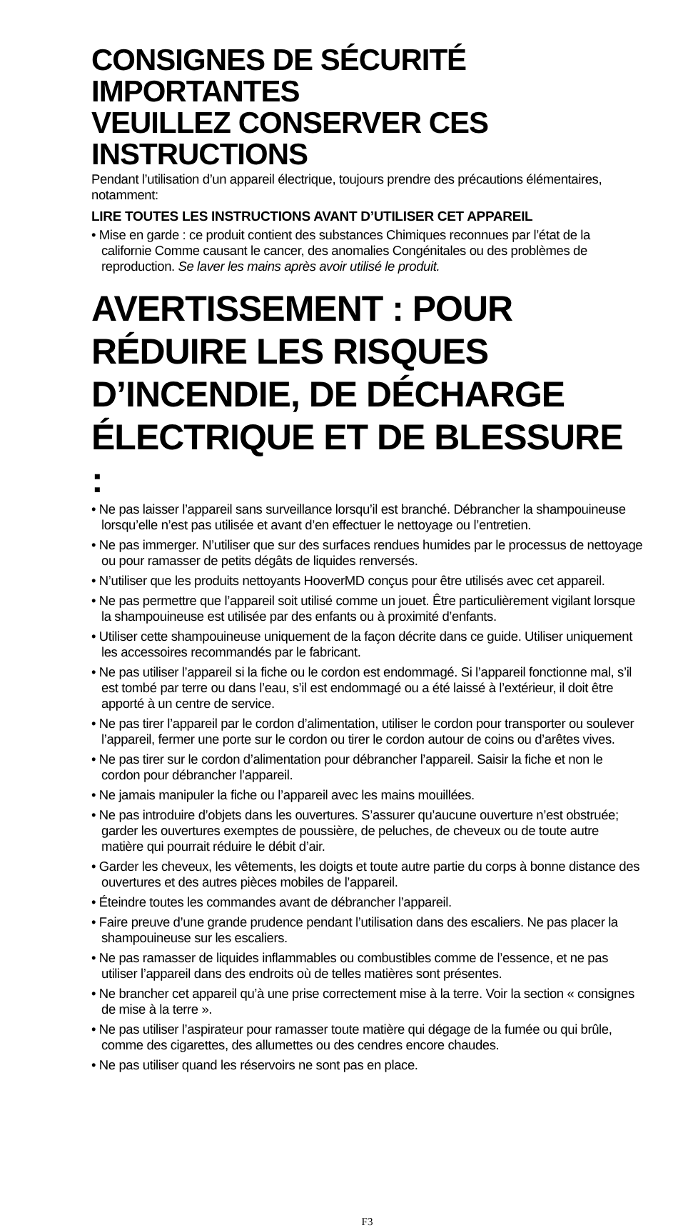CONSIGNES DE SÉCURITÉ IMPORTANTES
VEUILLEZ CONSERVER CES INSTRUCTIONS
Pendant l’utilisation d’un appareil électrique, toujours prendre des précautions élémentaires, notamment:
LIRE TOUTES LES INSTRUCTIONS AVANT D’UTILISER CET APPAREIL
• Mise en garde : ce produit contient des substances Chimiques reconnues par l’état de la californie Comme causant le cancer, des anomalies Congénitales ou des problèmes de reproduction. Se laver les mains après avoir utilisé le produit.
AVERTISSEMENT : POUR RÉDUIRE LES RISQUES D’INCENDIE, DE DÉCHARGE ÉLECTRIQUE ET DE BLESSURE :
• Ne pas laisser l’appareil sans surveillance lorsqu’il est branché. Débrancher la shampouineuse lorsqu’elle n’est pas utilisée et avant d’en effectuer le nettoyage ou l’entretien.
• Ne pas immerger. N’utiliser que sur des surfaces rendues humides par le processus de nettoyage ou pour ramasser de petits dégâts de liquides renversés.
• N’utiliser que les produits nettoyants HooverMD conçus pour être utilisés avec cet appareil.
• Ne pas permettre que l’appareil soit utilisé comme un jouet. Être particulièrement vigilant lorsque la shampouineuse est utilisée par des enfants ou à proximité d’enfants.
• Utiliser cette shampouineuse uniquement de la façon décrite dans ce guide. Utiliser uniquement les accessoires recommandés par le fabricant.
• Ne pas utiliser l’appareil si la fiche ou le cordon est endommagé. Si l’appareil fonctionne mal, s’il est tombé par terre ou dans l’eau, s’il est endommagé ou a été laissé à l’extérieur, il doit être apporté à un centre de service.
• Ne pas tirer l’appareil par le cordon d’alimentation, utiliser le cordon pour transporter ou soulever l’appareil, fermer une porte sur le cordon ou tirer le cordon autour de coins ou d’arêtes vives.
• Ne pas tirer sur le cordon d’alimentation pour débrancher l’appareil. Saisir la fiche et non le cordon pour débrancher l’appareil.
• Ne jamais manipuler la fiche ou l’appareil avec les mains mouillées.
• Ne pas introduire d’objets dans les ouvertures. S’assurer qu’aucune ouverture n’est obstruée; garder les ouvertures exemptes de poussière, de peluches, de cheveux ou de toute autre matière qui pourrait réduire le débit d’air.
• Garder les cheveux, les vêtements, les doigts et toute autre partie du corps à bonne distance des ouvertures et des autres pièces mobiles de l’appareil.
• Éteindre toutes les commandes avant de débrancher l’appareil.
• Faire preuve d’une grande prudence pendant l’utilisation dans des escaliers. Ne pas placer la shampouineuse sur les escaliers.
• Ne pas ramasser de liquides inflammables ou combustibles comme de l’essence, et ne pas utiliser l’appareil dans des endroits où de telles matières sont présentes.
• Ne brancher cet appareil qu’à une prise correctement mise à la terre. Voir la section « consignes de mise à la terre ».
• Ne pas utiliser l’aspirateur pour ramasser toute matière qui dégage de la fumée ou qui brûle, comme des cigarettes, des allumettes ou des cendres encore chaudes.
• Ne pas utiliser quand les réservoirs ne sont pas en place.
F3